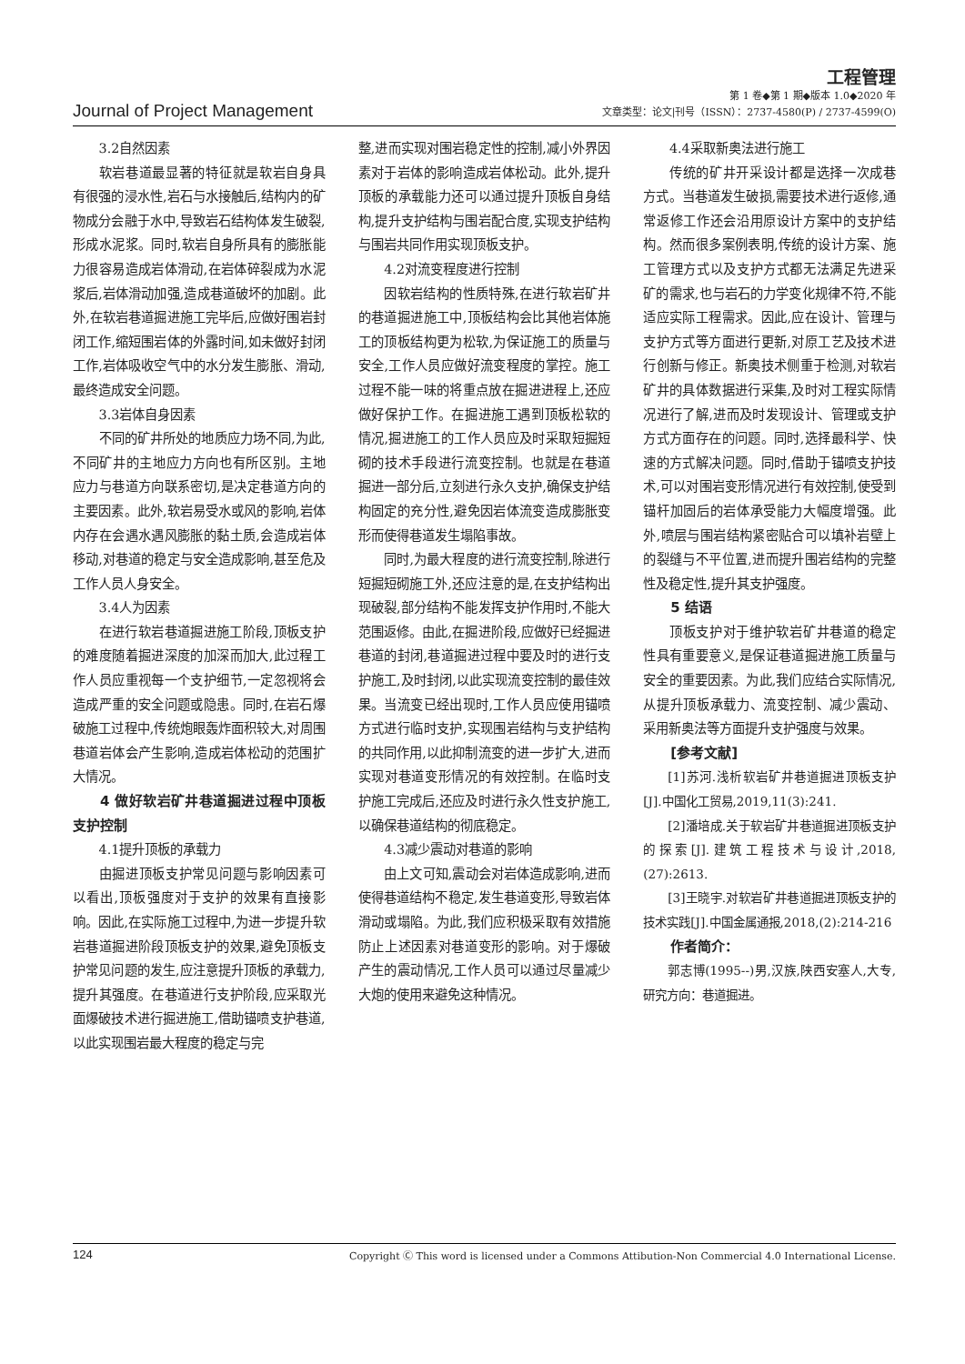工程管理
Journal of Project Management
第 1 卷◆第 1 期◆版本 1.0◆2020 年
文章类型：论文|刊号（ISSN）：2737-4580(P) / 2737-4599(O)
3.2自然因素
软岩巷道最显著的特征就是软岩自身具有很强的浸水性,岩石与水接触后,结构内的矿物成分会融于水中,导致岩石结构体发生破裂,形成水泥浆。同时,软岩自身所具有的膨胀能力很容易造成岩体滑动,在岩体碎裂成为水泥浆后,岩体滑动加强,造成巷道破坏的加剧。此外,在软岩巷道掘进施工完毕后,应做好围岩封闭工作,缩短围岩体的外露时间,如未做好封闭工作,岩体吸收空气中的水分发生膨胀、滑动,最终造成安全问题。
3.3岩体自身因素
不同的矿井所处的地质应力场不同,为此,不同矿井的主地应力方向也有所区别。主地应力与巷道方向联系密切,是决定巷道方向的主要因素。此外,软岩易受水或风的影响,岩体内存在会遇水遇风膨胀的黏土质,会造成岩体移动,对巷道的稳定与安全造成影响,甚至危及工作人员人身安全。
3.4人为因素
在进行软岩巷道掘进施工阶段,顶板支护的难度随着掘进深度的加深而加大,此过程工作人员应重视每一个支护细节,一定忽视将会造成严重的安全问题或隐患。同时,在岩石爆破施工过程中,传统炮眼轰炸面积较大,对周围巷道岩体会产生影响,造成岩体松动的范围扩大情况。
4 做好软岩矿井巷道掘进过程中顶板支护控制
4.1提升顶板的承载力
由掘进顶板支护常见问题与影响因素可以看出,顶板强度对于支护的效果有直接影响。因此,在实际施工过程中,为进一步提升软岩巷道掘进阶段顶板支护的效果,避免顶板支护常见问题的发生,应注意提升顶板的承载力,提升其强度。在巷道进行支护阶段,应采取光面爆破技术进行掘进施工,借助锚喷支护巷道,以此实现围岩最大程度的稳定与完
整,进而实现对围岩稳定性的控制,减小外界因素对于岩体的影响造成岩体松动。此外,提升顶板的承载能力还可以通过提升顶板自身结构,提升支护结构与围岩配合度,实现支护结构与围岩共同作用实现顶板支护。
4.2对流变程度进行控制
因软岩结构的性质特殊,在进行软岩矿井的巷道掘进施工中,顶板结构会比其他岩体施工的顶板结构更为松软,为保证施工的质量与安全,工作人员应做好流变程度的掌控。施工过程不能一味的将重点放在掘进进程上,还应做好保护工作。在掘进施工遇到顶板松软的情况,掘进施工的工作人员应及时采取短掘短砌的技术手段进行流变控制。也就是在巷道掘进一部分后,立刻进行永久支护,确保支护结构固定的充分性,避免因岩体流变造成膨胀变形而使得巷道发生塌陷事故。
同时,为最大程度的进行流变控制,除进行短掘短砌施工外,还应注意的是,在支护结构出现破裂,部分结构不能发挥支护作用时,不能大范围返修。由此,在掘进阶段,应做好已经掘进巷道的封闭,巷道掘进过程中要及时的进行支护施工,及时封闭,以此实现流变控制的最佳效果。当流变已经出现时,工作人员应使用锚喷方式进行临时支护,实现围岩结构与支护结构的共同作用,以此抑制流变的进一步扩大,进而实现对巷道变形情况的有效控制。在临时支护施工完成后,还应及时进行永久性支护施工,以确保巷道结构的彻底稳定。
4.3减少震动对巷道的影响
由上文可知,震动会对岩体造成影响,进而使得巷道结构不稳定,发生巷道变形,导致岩体滑动或塌陷。为此,我们应积极采取有效措施防止上述因素对巷道变形的影响。对于爆破产生的震动情况,工作人员可以通过尽量减少大炮的使用来避免这种情况。
4.4采取新奥法进行施工
传统的矿井开采设计都是选择一次成巷方式。当巷道发生破损,需要技术进行返修,通常返修工作还会沿用原设计方案中的支护结构。然而很多案例表明,传统的设计方案、施工管理方式以及支护方式都无法满足先进采矿的需求,也与岩石的力学变化规律不符,不能适应实际工程需求。因此,应在设计、管理与支护方式等方面进行更新,对原工艺及技术进行创新与修正。新奥技术侧重于检测,对软岩矿井的具体数据进行采集,及时对工程实际情况进行了解,进而及时发现设计、管理或支护方式方面存在的问题。同时,选择最科学、快速的方式解决问题。同时,借助于锚喷支护技术,可以对围岩变形情况进行有效控制,使受到锚杆加固后的岩体承受能力大幅度增强。此外,喷层与围岩结构紧密贴合可以填补岩壁上的裂缝与不平位置,进而提升围岩结构的完整性及稳定性,提升其支护强度。
5 结语
顶板支护对于维护软岩矿井巷道的稳定性具有重要意义,是保证巷道掘进施工质量与安全的重要因素。为此,我们应结合实际情况,从提升顶板承载力、流变控制、减少震动、采用新奥法等方面提升支护强度与效果。
[参考文献]
[1]苏河.浅析软岩矿井巷道掘进顶板支护[J].中国化工贸易,2019,11(3):241.
[2]潘培成.关于软岩矿井巷道掘进顶板支护的探索[J].建筑工程技术与设计,2018,(27):2613.
[3]王晓宇.对软岩矿井巷道掘进顶板支护的技术实践[J].中国金属通报,2018,(2):214-216
作者简介：
郭志博(1995--)男,汉族,陕西安塞人,大专,研究方向：巷道掘进。
124 Copyright Ⓒ This word is licensed under a Commons Attibution-Non Commercial 4.0 International License.